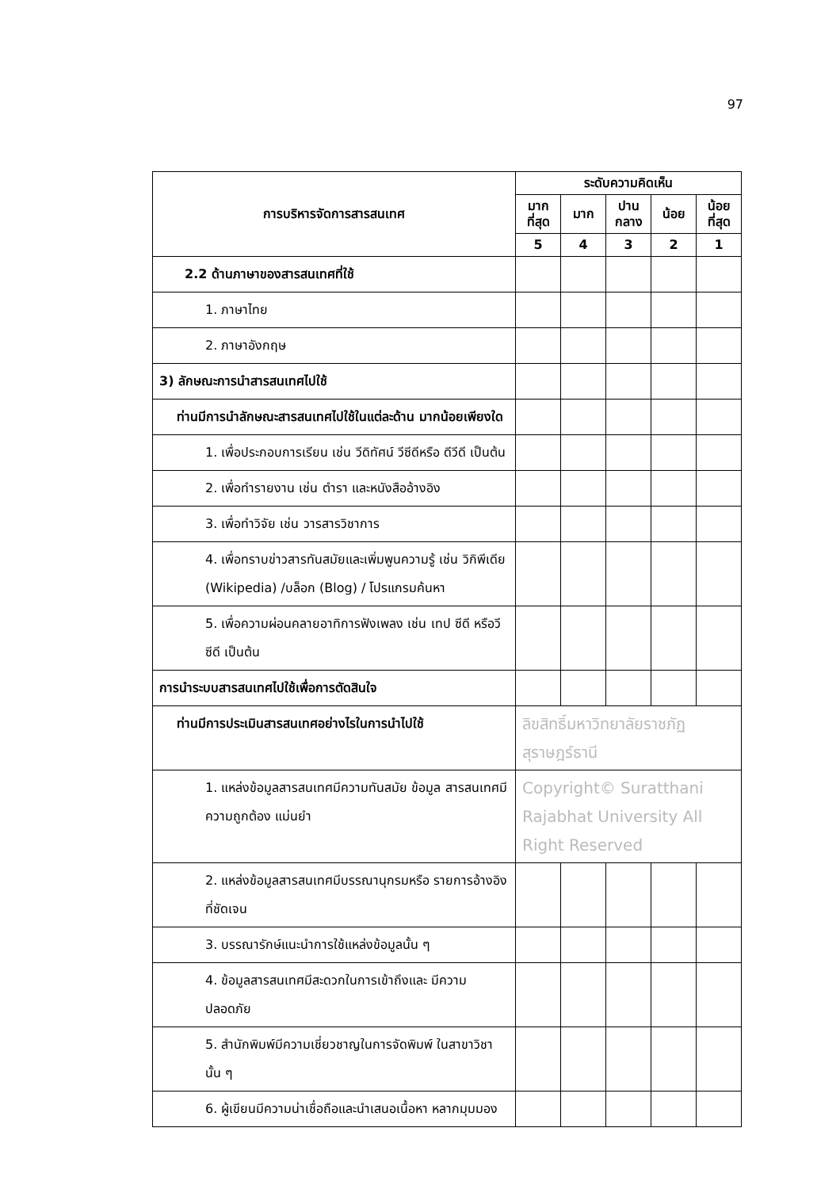97
| การบริหารจัดการสารสนเทศ | ระดับความคิดเห็น | | | | |
| --- | --- | --- | --- | --- | --- |
| | มาก ที่สุด | มาก | ปาน กลาง | น้อย | น้อย ที่สุด |
| | 5 | 4 | 3 | 2 | 1 |
| 2.2 ด้านภาษาของสารสนเทศที่ใช้ | | | | | |
| 1. ภาษาไทย | | | | | |
| 2. ภาษาอังกฤษ | | | | | |
| 3) ลักษณะการนำสารสนเทศไปใช้ | | | | | |
| ท่านมีการนำลักษณะสารสนเทศไปใช้ในแต่ละด้าน มากน้อยเพียงใด | | | | | |
| 1. เพื่อประกอบการเรียน เช่น วีดิทัศน์ วีซีดีหรือ ดีวีดี เป็นต้น | | | | | |
| 2. เพื่อทำรายงาน เช่น ตำรา และหนังสืออ้างอิง | | | | | |
| 3. เพื่อทำวิจัย เช่น วารสารวิชาการ | | | | | |
| 4. เพื่อทราบข่าวสารทันสมัยและเพิ่มพูนความรู้ เช่น วิกิพีเดีย (Wikipedia) /บล็อก (Blog) / โปรแกรมค้นหา | | | | | |
| 5. เพื่อความผ่อนคลายอาทิการฟังเพลง เช่น เทป ซีดี หรือวีซีดี เป็นต้น | | | | | |
| การนำระบบสารสนเทศไปใช้เพื่อการตัดสินใจ | | | | | |
| ท่านมีการประเมินสารสนเทศอย่างไรในการนำไปใช้ | ลิขสิทธิ์มหาวิทยาลัยราชภัฏสุราษฎร์ธานี | | | | |
| 1. แหล่งข้อมูลสารสนเทศมีความทันสมัย ข้อมูล สารสนเทศมีความถูกต้อง แม่นยำ | Copyright© Suratthani Rajabhat University All Right Reserved | | | | |
| 2. แหล่งข้อมูลสารสนเทศมีบรรณานุกรมหรือ รายการอ้างอิงที่ชัดเจน | | | | | |
| 3. บรรณารักษ์แนะนำการใช้แหล่งข้อมูลนั้น ๆ | | | | | |
| 4. ข้อมูลสารสนเทศมีสะดวกในการเข้าถึงและ มีความปลอดภัย | | | | | |
| 5. สำนักพิมพ์มีความเชี่ยวชาญในการจัดพิมพ์ ในสาขาวิชานั้น ๆ | | | | | |
| 6. ผู้เขียนมีความน่าเชื่อถือและนำเสนอเนื้อหา หลากมุมมอง | | | | | |